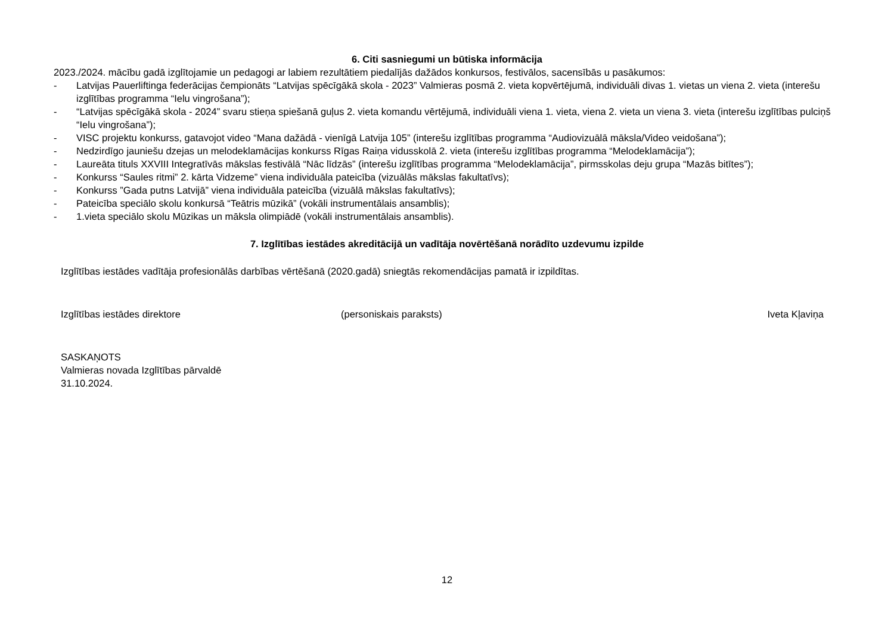6. Citi sasniegumi un būtiska informācija
2023./2024. mācību gadā izglītojamie un pedagogi ar labiem rezultātiem piedalījās dažādos konkursos, festivālos, sacensībās u pasākumos:
- Latvijas Pauerliftinga federācijas čempionāts “Latvijas spēcīgākā skola - 2023” Valmieras posmā 2. vieta kopvērtējumā, individuāli divas 1. vietas un viena 2. vieta (interešu izglītības programma “Ielu vingrošana”);
- “Latvijas spēcīgākā skola - 2024” svaru stieņa spiešanā guļus 2. vieta komandu vērtējumā, individuāli viena 1. vieta, viena 2. vieta un viena 3. vieta (interešu izglītības pulciņš “Ielu vingrošana”);
- VISC projektu konkurss, gatavojot video “Mana dažādā - vienīgā Latvija 105” (interešu izglītības programma “Audiovizuālā māksla/Video veidošana”);
- Nedzirdīgo jauniešu dzejas un melodeklamācijas konkurss Rīgas Raiņa vidusskolā 2. vieta (interešu izglītības programma “Melodeklamācija”);
- Laureāta tituls XXVIII Integratīvās mākslas festivālā “Nāc līdzās” (interešu izglītības programma “Melodeklamācija”, pirmsskolas deju grupa “Mazās bitītes”);
- Konkurss “Saules ritmi” 2. kārta Vidzeme” viena individuāla pateicība (vizuālās mākslas fakultatīvs);
- Konkurss ”Gada putns Latvijā” viena individuāla pateicība (vizuālā mākslas fakultatīvs);
- Pateicība speciālo skolu konkursā “Teātris mūzikā” (vokāli instrumentālais ansamblis);
- 1.vieta speciālo skolu Mūzikas un māksla olimpiādē (vokāli instrumentālais ansamblis).
7. Izglītības iestādes akreditācijā un vadītāja novērtēšanā norādīto uzdevumu izpilde
Izglītības iestādes vadītāja profesionālās darbības vērtēšanā (2020.gadā) sniegtās rekomendācijas pamatā ir izpildītas.
Izglītības iestādes direktore (personiskais paraksts) Iveta Kļaviņa
SASKAŅOTS
Valmieras novada Izglītības pārvaldē
31.10.2024.
12